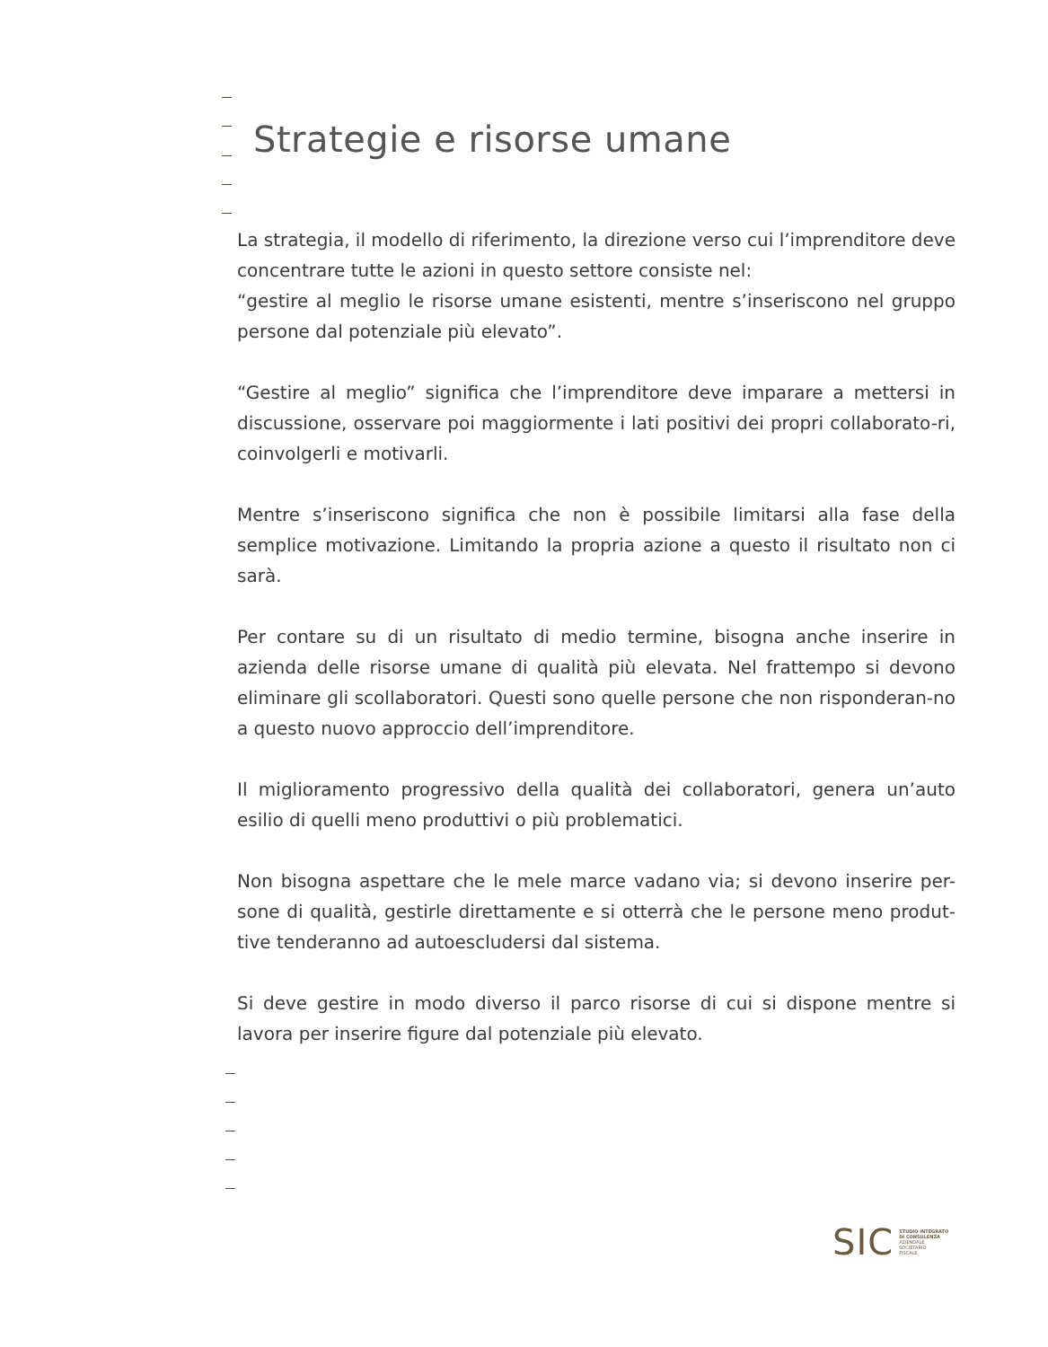Strategie e risorse umane
La strategia, il modello di riferimento, la direzione verso cui l’imprenditore deve concentrare tutte le azioni in questo settore consiste nel:
“gestire al meglio le risorse umane esistenti, mentre s’inseriscono nel gruppo persone dal potenziale più elevato”.
“Gestire al meglio” significa che l’imprenditore deve imparare a mettersi in discussione, osservare poi maggiormente i lati positivi dei propri collaborato-ri, coinvolgerli e motivarli.
Mentre s’inseriscono significa che non è possibile limitarsi alla fase della semplice motivazione. Limitando la propria azione a questo il risultato non ci sarà.
Per contare su di un risultato di medio termine, bisogna anche inserire in azienda delle risorse umane di qualità più elevata. Nel frattempo si devono eliminare gli scollaboratori. Questi sono quelle persone che non risponderan-no a questo nuovo approccio dell’imprenditore.
Il miglioramento progressivo della qualità dei collaboratori, genera un’auto esilio di quelli meno produttivi o più problematici.
Non bisogna aspettare che le mele marce vadano via; si devono inserire per-sone di qualità, gestirle direttamente e si otterrà che le persone meno produt-tive tenderanno ad autoescludersi dal sistema.
Si deve gestire in modo diverso il parco risorse di cui si dispone mentre si lavora per inserire figure dal potenziale più elevato.
SIC STUDIO INTEGRATO
DI CONSULENZA
AZIENDALE
SOCIETARIO
FISCALE